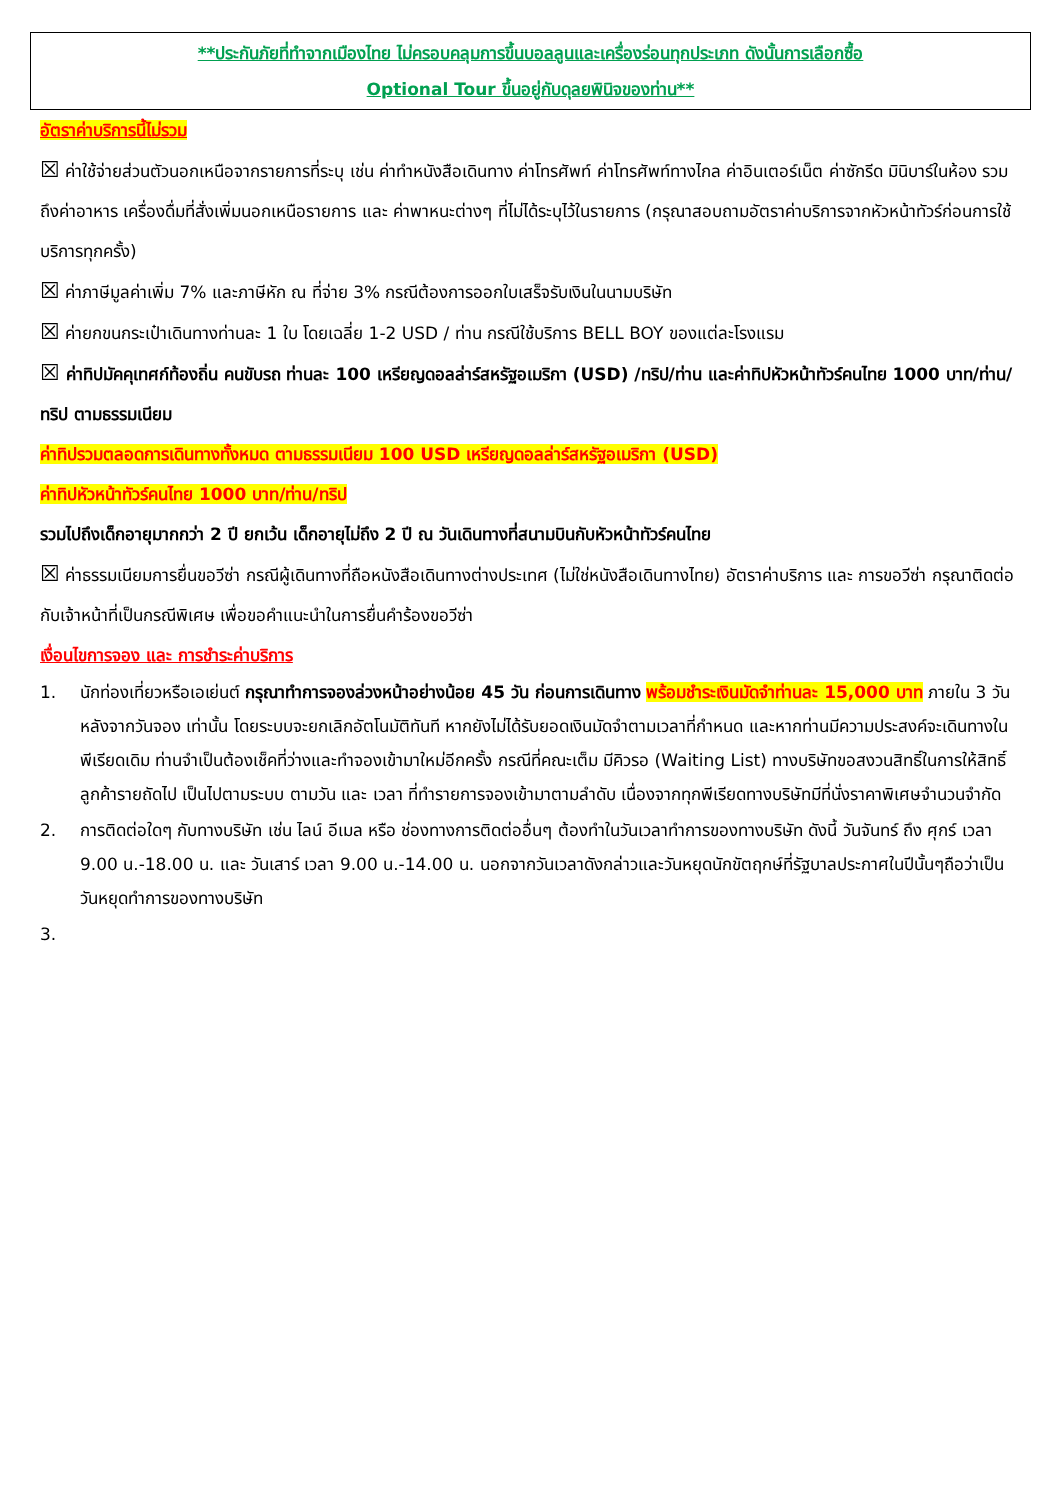**ประกันภัยที่ทำจากเมืองไทย ไม่ครอบคลุมการขึ้นบอลลูนและเครื่องร่อนทุกประเภท ดังนั้นการเลือกซื้อ
Optional Tour ขึ้นอยู่กับดุลยพินิจของท่าน**
อัตราค่าบริการนี้ไม่รวม
☒ ค่าใช้จ่ายส่วนตัวนอกเหนือจากรายการที่ระบุ เช่น ค่าทำหนังสือเดินทาง ค่าโทรศัพท์ ค่าโทรศัพท์ทางไกล ค่าอินเตอร์เน็ต ค่าซักรีด มินิบาร์ในห้อง รวมถึงค่าอาหาร เครื่องดื่มที่สั่งเพิ่มนอกเหนือรายการ และ ค่าพาหนะต่างๆ ที่ไม่ได้ระบุไว้ในรายการ (กรุณาสอบถามอัตราค่าบริการจากหัวหน้าทัวร์ก่อนการใช้บริการทุกครั้ง)
☒ ค่าภาษีมูลค่าเพิ่ม 7% และภาษีหัก ณ ที่จ่าย 3% กรณีต้องการออกใบเสร็จรับเงินในนามบริษัท
☒ ค่ายกขนกระเป๋าเดินทางท่านละ 1 ใบ โดยเฉลี่ย 1-2 USD / ท่าน กรณีใช้บริการ BELL BOY ของแต่ละโรงแรม
☒ ค่าทิปมัคคุเทศก์ท้องถิ่น คนขับรถ ท่านละ 100 เหรียญดอลล่าร์สหรัฐอเมริกา (USD) /ทริป/ท่าน และค่าทิปหัวหน้าทัวร์คนไทย 1000 บาท/ท่าน/ทริป ตามธรรมเนียม
ค่าทิปรวมตลอดการเดินทางทั้งหมด ตามธรรมเนียม 100 USD เหรียญดอลล่าร์สหรัฐอเมริกา (USD)
ค่าทิปหัวหน้าทัวร์คนไทย 1000 บาท/ท่าน/ทริป
รวมไปถึงเด็กอายุมากกว่า 2 ปี ยกเว้น เด็กอายุไม่ถึง 2 ปี ณ วันเดินทางที่สนามบินกับหัวหน้าทัวร์คนไทย
☒ ค่าธรรมเนียมการยื่นขอวีซ่า กรณีผู้เดินทางที่ถือหนังสือเดินทางต่างประเทศ (ไม่ใช่หนังสือเดินทางไทย) อัตราค่าบริการ และ การขอวีซ่า กรุณาติดต่อกับเจ้าหน้าที่เป็นกรณีพิเศษ เพื่อขอคำแนะนำในการยื่นคำร้องขอวีซ่า
เงื่อนไขการจอง และ การชำระค่าบริการ
1. นักท่องเที่ยวหรือเอเย่นต์ กรุณาทำการจองล่วงหน้าอย่างน้อย 45 วัน ก่อนการเดินทาง พร้อมชำระเงินมัดจำท่านละ 15,000 บาท ภายใน 3 วัน หลังจากวันจอง เท่านั้น โดยระบบจะยกเลิกอัตโนมัติทันที หากยังไม่ได้รับยอดเงินมัดจำตามเวลาที่กำหนด และหากท่านมีความประสงค์จะเดินทางในพีเรียดเดิม ท่านจำเป็นต้องเช็คที่ว่างและทำจองเข้ามาใหม่อีกครั้ง กรณีที่คณะเต็ม มีคิวรอ (Waiting List) ทางบริษัทขอสงวนสิทธิ์ในการให้สิทธิ์ลูกค้ารายถัดไป เป็นไปตามระบบ ตามวัน และ เวลา ที่ทำรายการจองเข้ามาตามลำดับ เนื่องจากทุกพีเรียดทางบริษัทมีที่นั่งราคาพิเศษจำนวนจำกัด
2. การติดต่อใดๆ กับทางบริษัท เช่น ไลน์ อีเมล หรือ ช่องทางการติดต่ออื่นๆ ต้องทำในวันเวลาทำการของทางบริษัท ดังนี้ วันจันทร์ ถึง ศุกร์ เวลา 9.00 น.-18.00 น. และ วันเสาร์ เวลา 9.00 น.-14.00 น. นอกจากวันเวลาดังกล่าวและวันหยุดนักขัตฤกษ์ที่รัฐบาลประกาศในปีนั้นๆถือว่าเป็นวันหยุดทำการของทางบริษัท
3.